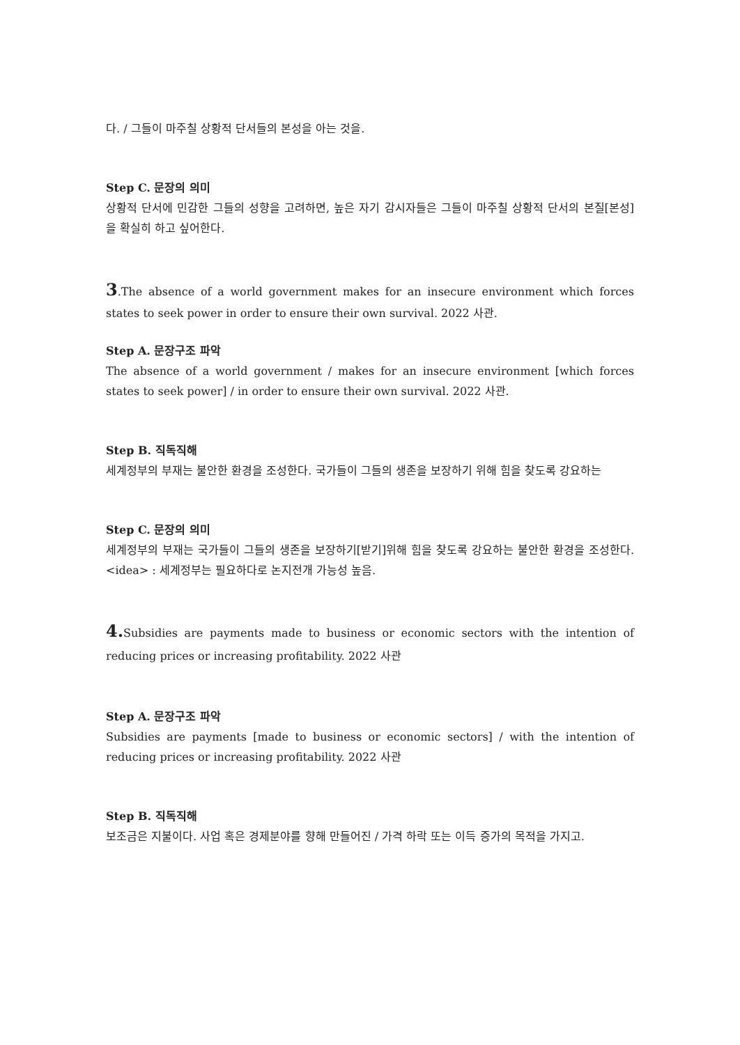다. / 그들이 마주칠 상황적 단서들의 본성을 아는 것을.
Step C. 문장의 의미
상황적 단서에 민감한 그들의 성향을 고려하면, 높은 자기 감시자들은 그들이 마주칠 상황적 단서의 본질[본성]을 확실히 하고 싶어한다.
3.The absence of a world government makes for an insecure environment which forces states to seek power in order to ensure their own survival. 2022 사관.
Step A. 문장구조 파악
The absence of a world government / makes for an insecure environment [which forces states to seek power] / in order to ensure their own survival. 2022 사관.
Step B. 직독직해
세계정부의 부재는 불안한 환경을 조성한다. 국가들이 그들의 생존을 보장하기 위해 힘을 찾도록 강요하는
Step C. 문장의 의미
세계정부의 부재는 국가들이 그들의 생존을 보장하기[받기]위해 힘을 찾도록 강요하는 불안한 환경을 조성한다. <idea> : 세계정부는 필요하다로 논지전개 가능성 높음.
4. Subsidies are payments made to business or economic sectors with the intention of reducing prices or increasing profitability. 2022 사관
Step A. 문장구조 파악
Subsidies are payments [made to business or economic sectors] / with the intention of reducing prices or increasing profitability. 2022 사관
Step B. 직독직해
보조금은 지불이다. 사업 혹은 경제분야를 향해 만들어진 / 가격 하락 또는 이득 증가의 목적을 가지고.